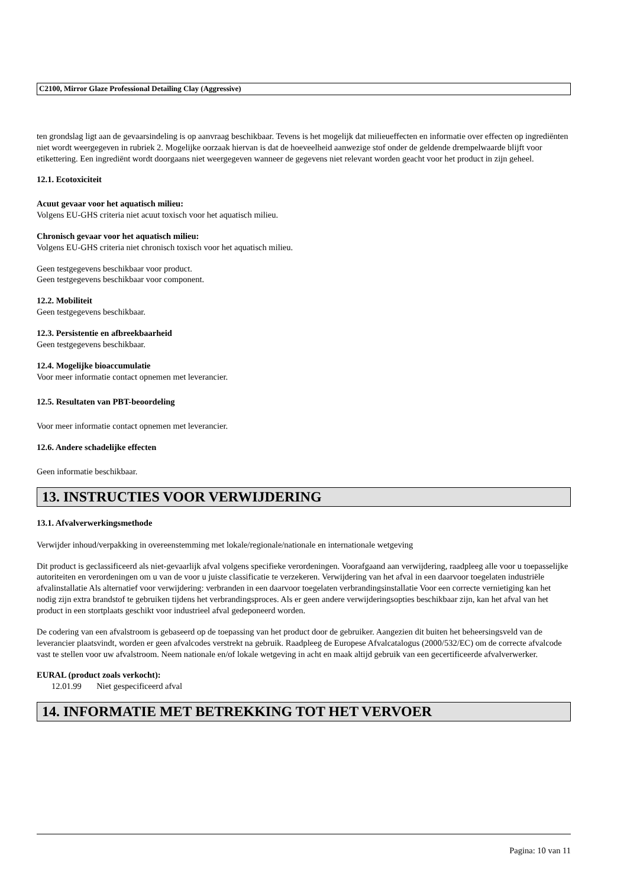C2100, Mirror Glaze Professional Detailing Clay (Aggressive)
ten grondslag ligt aan de gevaarsindeling is op aanvraag beschikbaar. Tevens is het mogelijk dat milieueffecten en informatie over effecten op ingrediënten niet wordt weergegeven in rubriek 2. Mogelijke oorzaak hiervan is dat de hoeveelheid aanwezige stof onder de geldende drempelwaarde blijft voor etikettering. Een ingrediënt wordt doorgaans niet weergegeven wanneer de gegevens niet relevant worden geacht voor het product in zijn geheel.
12.1. Ecotoxiciteit
Acuut gevaar voor het aquatisch milieu:
Volgens EU-GHS criteria niet acuut toxisch voor het aquatisch milieu.
Chronisch gevaar voor het aquatisch milieu:
Volgens EU-GHS criteria niet chronisch toxisch voor het aquatisch milieu.
Geen testgegevens beschikbaar voor product.
Geen testgegevens beschikbaar voor component.
12.2. Mobiliteit
Geen testgegevens beschikbaar.
12.3. Persistentie en afbreekbaarheid
Geen testgegevens beschikbaar.
12.4. Mogelijke bioaccumulatie
Voor meer informatie contact opnemen met leverancier.
12.5. Resultaten van PBT-beoordeling
Voor meer informatie contact opnemen met leverancier.
12.6. Andere schadelijke effecten
Geen informatie beschikbaar.
13. INSTRUCTIES VOOR VERWIJDERING
13.1. Afvalverwerkingsmethode
Verwijder inhoud/verpakking in overeenstemming met lokale/regionale/nationale en internationale wetgeving
Dit product is geclassificeerd als niet-gevaarlijk afval volgens specifieke verordeningen. Voorafgaand aan verwijdering, raadpleeg alle voor u toepasselijke autoriteiten en verordeningen om u van de voor u juiste classificatie te verzekeren. Verwijdering van het afval in een daarvoor toegelaten industriële afvalinstallatie Als alternatief voor verwijdering: verbranden in een daarvoor toegelaten verbrandingsinstallatie Voor een correcte vernietiging kan het nodig zijn extra brandstof te gebruiken tijdens het verbrandingsproces. Als er geen andere verwijderingsopties beschikbaar zijn, kan het afval van het product in een stortplaats geschikt voor industrieel afval gedeponeerd worden.
De codering van een afvalstroom is gebaseerd op de toepassing van het product door de gebruiker. Aangezien dit buiten het beheersingsveld van de leverancier plaatsvindt, worden er geen afvalcodes verstrekt na gebruik. Raadpleeg de Europese Afvalcatalogus (2000/532/EC) om de correcte afvalcode vast te stellen voor uw afvalstroom. Neem nationale en/of lokale wetgeving in acht en maak altijd gebruik van een gecertificeerde afvalverwerker.
EURAL (product zoals verkocht):
12.01.99 Niet gespecificeerd afval
14. INFORMATIE MET BETREKKING TOT HET VERVOER
Pagina: 10 van 11